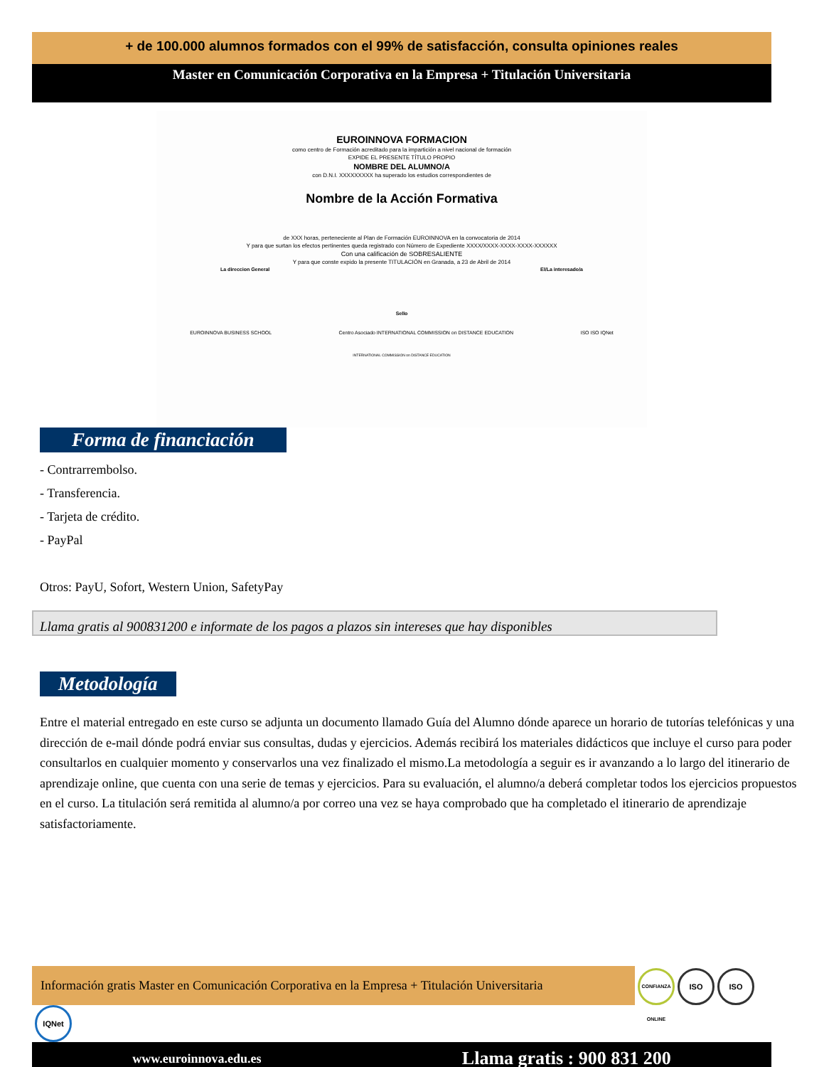+ de 100.000 alumnos formados con el 99% de satisfacción, consulta opiniones reales
Master en Comunicación Corporativa en la Empresa + Titulación Universitaria
EUROINNOVA FORMACION
como centro de Formación acreditado para la impartición a nivel nacional de formación
EXPIDE EL PRESENTE TÍTULO PROPIO
NOMBRE DEL ALUMNO/A
con D.N.I. XXXXXXXXX ha superado los estudios correspondientes de
Nombre de la Acción Formativa
de XXX horas, perteneciente al Plan de Formación EUROINNOVA en la convocatoria de 2014
Y para que surtan los efectos pertinentes queda registrado con Número de Expediente XXXX/XXXX-XXXX-XXXX-XXXXXX
Con una calificación de SOBRESALIENTE
Y para que conste expido la presente TITULACIÓN en Granada, a 23 de Abril de 2014
La direccion General El/La interesado/a
Sello
EUROINNOVA BUSINESS SCHOOL Centro Asociado INTERNATIONAL COMMISSION on DISTANCE EDUCATION ISO ISO IQNet
INTERNATIONAL COMMISSION on DISTANCE EDUCATION
Forma de financiación
- Contrarrembolso.
- Transferencia.
- Tarjeta de crédito.
- PayPal
Otros: PayU, Sofort, Western Union, SafetyPay
Llama gratis al 900831200 e informate de los pagos a plazos sin intereses que hay disponibles
Metodología
Entre el material entregado en este curso se adjunta un documento llamado Guía del Alumno dónde aparece un horario de tutorías telefónicas y una dirección de e-mail dónde podrá enviar sus consultas, dudas y ejercicios. Además recibirá los materiales didácticos que incluye el curso para poder consultarlos en cualquier momento y conservarlos una vez finalizado el mismo.La metodología a seguir es ir avanzando a lo largo del itinerario de aprendizaje online, que cuenta con una serie de temas y ejercicios. Para su evaluación, el alumno/a deberá completar todos los ejercicios propuestos en el curso. La titulación será remitida al alumno/a por correo una vez se haya comprobado que ha completado el itinerario de aprendizaje satisfactoriamente.
Información gratis Master en Comunicación Corporativa en la Empresa + Titulación Universitaria CONFIANZA ONLINE ISO ISO IQNet
www.euroinnova.edu.es Llama gratis : 900 831 200